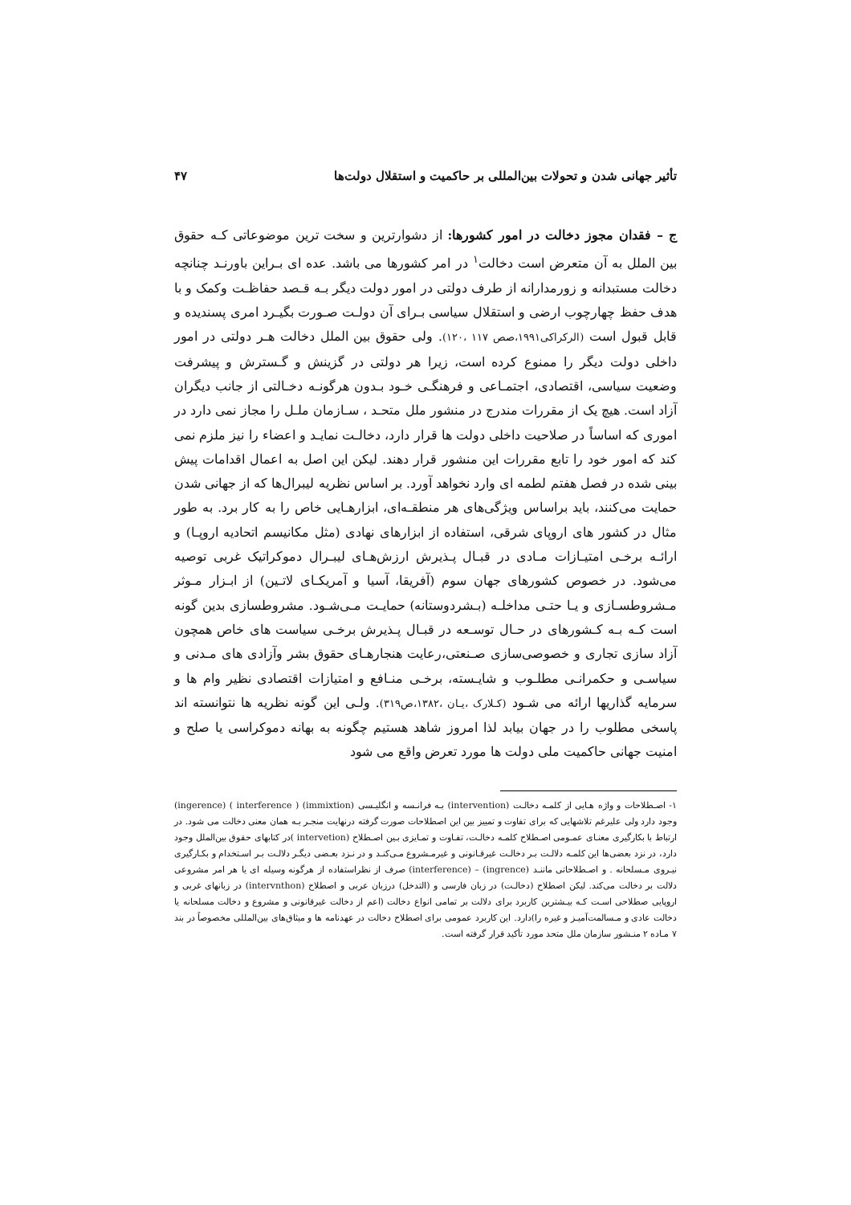تأثیر جهانی شدن و تحولات بین‌المللی بر حاکمیت و استقلال دولت‌ها ۴۷
ج – فقدان مجوز دخالت در امور کشورها: از دشوارترین و سخت ترین موضوعاتی کـه حقوق بین الملل به آن متعرض است دخالت<sup>۱</sup> در امر کشورها می باشد. عده ای بـراین باورنـد چنانچه دخالت مستبدانه و زورمدارانه از طرف دولتی در امور دولت دیگر بـه قـصد حفاظـت وکمک و با هدف حفظ چهارچوب ارضی و استقلال سیاسی بـرای آن دولـت صـورت بگیـرد امری پسندیده و قابل قبول است (الرکراکی۱۹۹۱،صص ۱۱۷ ،۱۲۰). ولی حقوق بین الملل دخالت هـر دولتی در امور داخلی دولت دیگر را ممنوع کرده است، زیرا هر دولتی در گزینش و گـسترش و پیشرفت وضعیت سیاسی، اقتصادی، اجتمـاعی و فرهنگـی خـود بـدون هرگونـه دخـالتی از جانب دیگران آزاد است. هیچ یک از مقررات مندرج در منشور ملل متحـد ، سـازمان ملـل را مجاز نمی دارد در اموری که اساساً در صلاحیت داخلی دولت ها قرار دارد، دخالـت نمایـد و اعضاء را نیز ملزم نمی کند که امور خود را تابع مقررات این منشور قرار دهند. لیکن این اصل به اعمال اقدامات پیش بینی شده در فصل هفتم لطمه ای وارد نخواهد آورد. بر اساس نظریه لیبرال‌ها که از جهانی شدن حمایت می‌کنند، باید براساس ویژگی‌های هر منطقـه‌ای، ابزارهـایی خاص را به کار برد. به طور مثال در کشور های اروپای شرقی، استفاده از ابزارهای نهادی (مثل مکانیسم اتحادیه اروپـا) و ارائـه برخـی امتیـازات مـادی در قبـال پـذیرش ارزش‌هـای لیبـرال دموکراتیک غربی توصیه می‌شود. در خصوص کشورهای جهان سوم (آفریقا، آسیا و آمریکـای لاتـین) از ابـزار مـوثر مـشروطسـازی و یـا حتـی مداخلـه (بـشردوستانه) حمایـت مـی‌شـود. مشروطسازی بدین گونه است کـه بـه کـشورهای در حـال توسـعه در قبـال پـذیرش برخـی سیاست های خاص همچون آزاد سازی تجاری و خصوصی‌سازی صـنعتی،رعایت هنجارهـای حقوق بشر وآزادی های مـدنی و سیاسـی و حکمرانـی مطلـوب و شایـسته، برخـی منـافع و امتیازات اقتصادی نظیر وام ها و سرمایه گذاریها ارائه می شـود (کـلارک ،یـان ،۱۳۸۲،ص۳۱۹). ولـی این گونه نظریه ها نتوانسته اند پاسخی مطلوب را در جهان بیابد لذا امروز شاهد هستیم چگونه به بهانه دموکراسی یا صلح و امنیت جهانی حاکمیت ملی دولت ها مورد تعرض واقع می شود
۱- اصـطلاحات و واژه هـایی از کلمـه دخالـت (intervention) بـه فرانـسه و انگلیـسی (immixtion) ( interference ) (ingerence) وجود دارد ولی علیرغم تلاشهایی که برای تفاوت و تمییز بین این اصطلاحات صورت گرفته درنهایت منجـر بـه همان معنی دخالت می شود. در ارتباط با بکارگیری معنـای عمـومی اصـطلاح کلمـه دخالـت، تفـاوت و تمـایزی بـین اصـطلاح (intervetion )در کتابهای حقوق بین‌الملل وجود دارد، در نزد بعضی‌ها این کلمـه دلالـت بـر دخالـت غیرقـانونی و غیرمـشروع مـی‌کنـد و در نـزد بعـضی دیگـر دلالـت بـر اسـتخدام و بکـارگیری نیـروی مـسلحانه . و اصـطلاحاتی ماننـد (ingrence) – (interference) صرف از نظراستفاده از هرگونه وسیله ای یا هر امر مشروعی دلالت بر دخالت می‌کند. لیکن اصطلاح (دخالـت) در زبان فارسی و (التدخل) درزبان عربی و اصطلاح (intervnthon) در زبانهای غربی و اروپایی صطلاحی اسـت کـه بیـشترین کاربرد برای دلالت بر تمامی انواع دخالت (اعم از دخالت غیرقانونی و مشروع و دخالت مسلحانه یا دخالت عادی و مـسالمت‌آمیـز و غیره را)دارد. این کاربرد عمومی برای اصطلاح دخالت در عهدنامه ها و میثاق‌های بین‌المللی مخصوصاً در بند ۷ مـاده ۲ منـشور سازمان ملل متحد مورد تأکید قرار گرفته است.